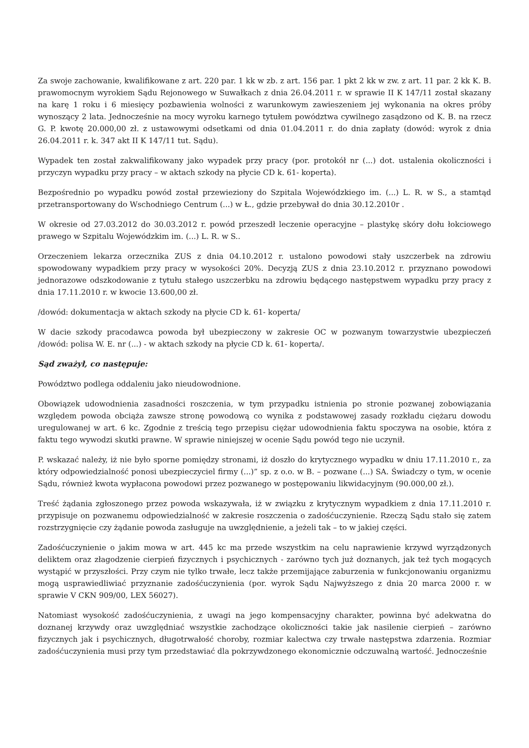Za swoje zachowanie, kwalifikowane z art. 220 par. 1 kk w zb. z art. 156 par. 1 pkt 2 kk w zw. z art. 11 par. 2 kk K. B. prawomocnym wyrokiem Sądu Rejonowego w Suwałkach z dnia 26.04.2011 r. w sprawie II K 147/11 został skazany na karę 1 roku i 6 miesięcy pozbawienia wolności z warunkowym zawieszeniem jej wykonania na okres próby wynoszący 2 lata. Jednocześnie na mocy wyroku karnego tytułem powództwa cywilnego zasądzono od K. B. na rzecz G. P. kwotę 20.000,00 zł. z ustawowymi odsetkami od dnia 01.04.2011 r. do dnia zapłaty (dowód: wyrok z dnia 26.04.2011 r. k. 347 akt II K 147/11 tut. Sądu).
Wypadek ten został zakwalifikowany jako wypadek przy pracy (por. protokół nr (...) dot. ustalenia okoliczności i przyczyn wypadku przy pracy – w aktach szkody na płycie CD k. 61- koperta).
Bezpośrednio po wypadku powód został przewieziony do Szpitala Wojewódzkiego im. (...) L. R. w S., a stamtąd przetransportowany do Wschodniego Centrum (...) w Ł., gdzie przebywał do dnia 30.12.2010r .
W okresie od 27.03.2012 do 30.03.2012 r. powód przeszedł leczenie operacyjne – plastykę skóry dołu łokciowego prawego w Szpitalu Wojewódzkim im. (...) L. R. w S..
Orzeczeniem lekarza orzecznika ZUS z dnia 04.10.2012 r. ustalono powodowi stały uszczerbek na zdrowiu spowodowany wypadkiem przy pracy w wysokości 20%. Decyzją ZUS z dnia 23.10.2012 r. przyznano powodowi jednorazowe odszkodowanie z tytułu stałego uszczerbku na zdrowiu będącego następstwem wypadku przy pracy z dnia 17.11.2010 r. w kwocie 13.600,00 zł.
/dowód: dokumentacja w aktach szkody na płycie CD k. 61- koperta/
W dacie szkody pracodawca powoda był ubezpieczony w zakresie OC w pozwanym towarzystwie ubezpieczeń /dowód: polisa W. E. nr (...) - w aktach szkody na płycie CD k. 61- koperta/.
Sąd zważył, co następuje:
Powództwo podlega oddaleniu jako nieudowodnione.
Obowiązek udowodnienia zasadności roszczenia, w tym przypadku istnienia po stronie pozwanej zobowiązania względem powoda obciąża zawsze stronę powodową co wynika z podstawowej zasady rozkładu ciężaru dowodu uregulowanej w art. 6 kc. Zgodnie z treścią tego przepisu ciężar udowodnienia faktu spoczywa na osobie, która z faktu tego wywodzi skutki prawne. W sprawie niniejszej w ocenie Sądu powód tego nie uczynił.
P. wskazać należy, iż nie było sporne pomiędzy stronami, iż doszło do krytycznego wypadku w dniu 17.11.2010 r., za który odpowiedzialność ponosi ubezpieczyciel firmy (...)” sp. z o.o. w B. – pozwane (...) SA. Świadczy o tym, w ocenie Sądu, również kwota wypłacona powodowi przez pozwanego w postępowaniu likwidacyjnym (90.000,00 zł.).
Treść żądania zgłoszonego przez powoda wskazywała, iż w związku z krytycznym wypadkiem z dnia 17.11.2010 r. przypisuje on pozwanemu odpowiedzialność w zakresie roszczenia o zadośćuczynienie. Rzeczą Sądu stało się zatem rozstrzygnięcie czy żądanie powoda zasługuje na uwzględnienie, a jeżeli tak – to w jakiej części.
Zadośćuczynienie o jakim mowa w art. 445 kc ma przede wszystkim na celu naprawienie krzywd wyrządzonych deliktem oraz złagodzenie cierpień fizycznych i psychicznych - zarówno tych już doznanych, jak też tych mogących wystąpić w przyszłości. Przy czym nie tylko trwałe, lecz także przemijające zaburzenia w funkcjonowaniu organizmu mogą usprawiedliwiać przyznanie zadośćuczynienia (por. wyrok Sądu Najwyższego z dnia 20 marca 2000 r. w sprawie V CKN 909/00, LEX 56027).
Natomiast wysokość zadośćuczynienia, z uwagi na jego kompensacyjny charakter, powinna być adekwatna do doznanej krzywdy oraz uwzględniać wszystkie zachodzące okoliczności takie jak nasilenie cierpień – zarówno fizycznych jak i psychicznych, długotrwałość choroby, rozmiar kalectwa czy trwałe następstwa zdarzenia. Rozmiar zadośćuczynienia musi przy tym przedstawiać dla pokrzywdzonego ekonomicznie odczuwalną wartość. Jednocześnie